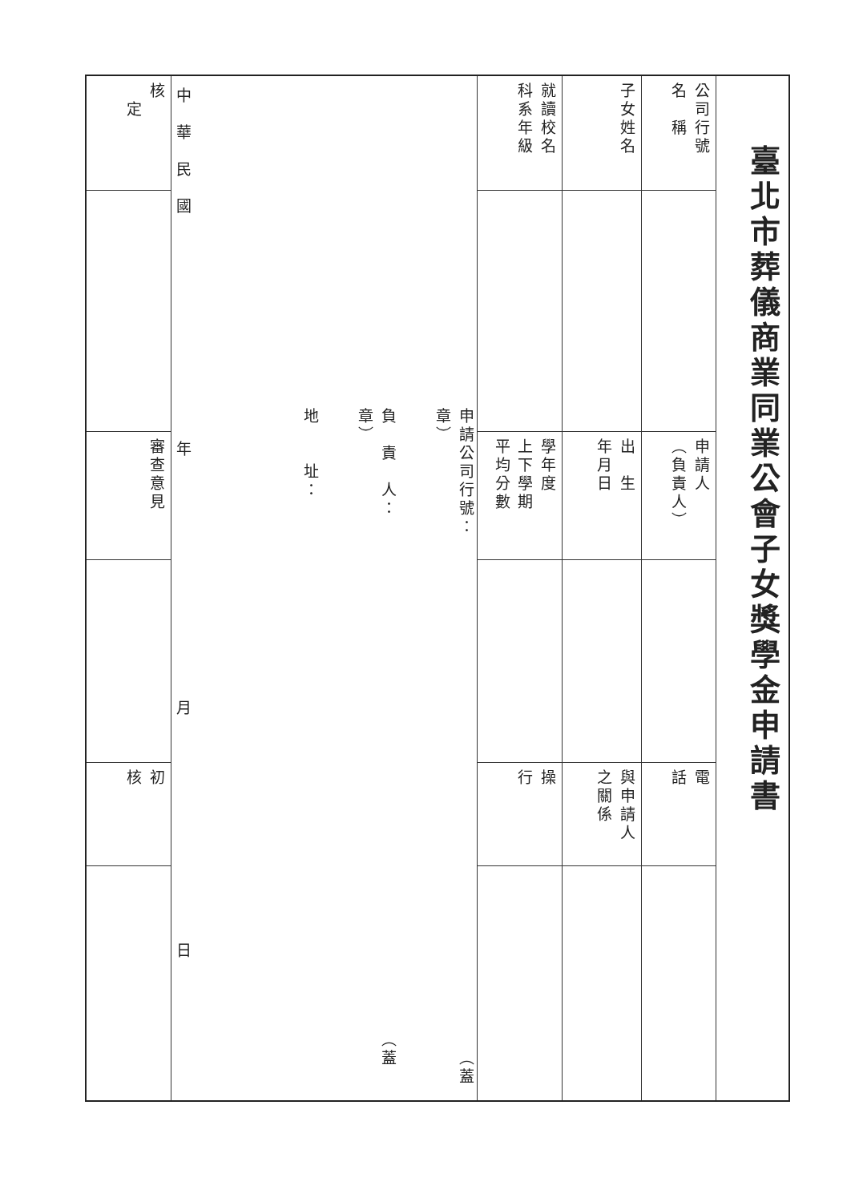| 臺北市葬儀商業同業公會子女獎學金申請書 | | | | | |
| 公司行號 名 稱 | | 申請人 （負責人） | | 電 話 | |
| 子女姓名 | | 出 生 年月日 | | 與申請人 之關係 | |
| 就讀校名 科系年級 | | 學年度 上下學期 平均分數 | | 操 行 | |
| 申請公司行號： （蓋章） 負 責 人： （蓋章） 地 址： 中 華 民 國 年 月 日 | | | | | |
| 核 定 | | 審查意見 | | 初 核 | |